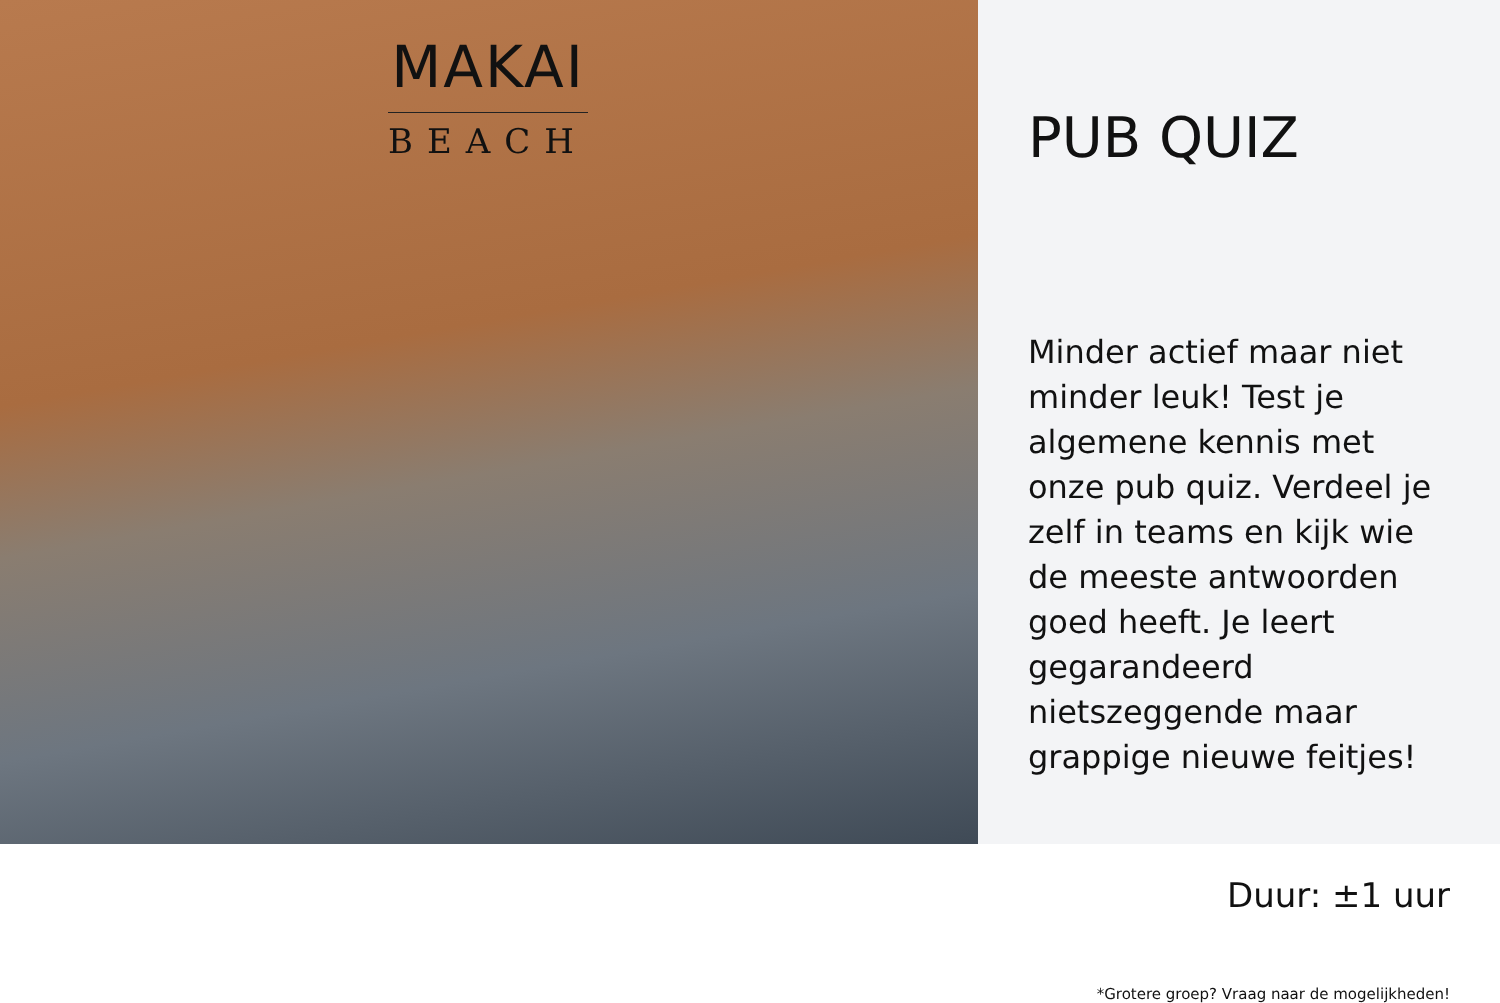MAKAI
BEACH
PUB QUIZ
Minder actief maar niet minder leuk! Test je algemene kennis met onze pub quiz. Verdeel je zelf in teams en kijk wie de meeste antwoorden goed heeft. Je leert gegarandeerd nietszeggende maar grappige nieuwe feitjes!
Duur: ±1 uur
*Grotere groep? Vraag naar de mogelijkheden!